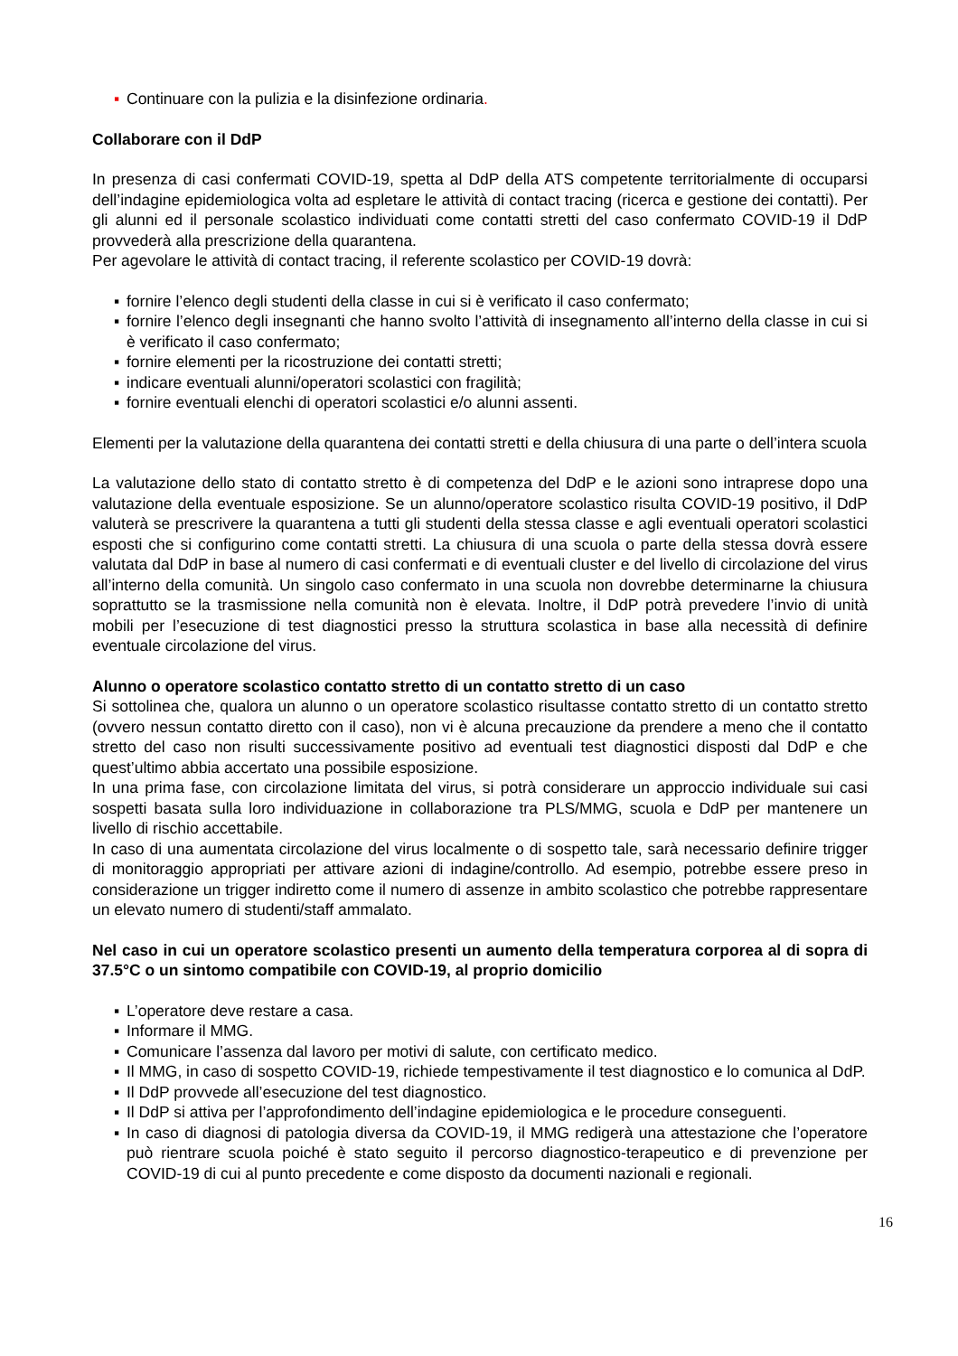▪ Continuare con la pulizia e la disinfezione ordinaria.
Collaborare con il DdP
In presenza di casi confermati COVID-19, spetta al DdP della ATS competente territorialmente di occuparsi dell’indagine epidemiologica volta ad espletare le attività di contact tracing (ricerca e gestione dei contatti). Per gli alunni ed il personale scolastico individuati come contatti stretti del caso confermato COVID-19 il DdP provvederà alla prescrizione della quarantena.
Per agevolare le attività di contact tracing, il referente scolastico per COVID-19 dovrà:
▪ fornire l’elenco degli studenti della classe in cui si è verificato il caso confermato;
▪ fornire l’elenco degli insegnanti che hanno svolto l’attività di insegnamento all’interno della classe in cui si è verificato il caso confermato;
▪ fornire elementi per la ricostruzione dei contatti stretti;
▪ indicare eventuali alunni/operatori scolastici con fragilità;
▪ fornire eventuali elenchi di operatori scolastici e/o alunni assenti.
Elementi per la valutazione della quarantena dei contatti stretti e della chiusura di una parte o dell’intera scuola
La valutazione dello stato di contatto stretto è di competenza del DdP e le azioni sono intraprese dopo una valutazione della eventuale esposizione. Se un alunno/operatore scolastico risulta COVID-19 positivo, il DdP valuterà se prescrivere la quarantena a tutti gli studenti della stessa classe e agli eventuali operatori scolastici esposti che si configurino come contatti stretti. La chiusura di una scuola o parte della stessa dovrà essere valutata dal DdP in base al numero di casi confermati e di eventuali cluster e del livello di circolazione del virus all’interno della comunità. Un singolo caso confermato in una scuola non dovrebbe determinarne la chiusura soprattutto se la trasmissione nella comunità non è elevata. Inoltre, il DdP potrà prevedere l’invio di unità mobili per l’esecuzione di test diagnostici presso la struttura scolastica in base alla necessità di definire eventuale circolazione del virus.
Alunno o operatore scolastico contatto stretto di un contatto stretto di un caso
Si sottolinea che, qualora un alunno o un operatore scolastico risultasse contatto stretto di un contatto stretto (ovvero nessun contatto diretto con il caso), non vi è alcuna precauzione da prendere a meno che il contatto stretto del caso non risulti successivamente positivo ad eventuali test diagnostici disposti dal DdP e che quest’ultimo abbia accertato una possibile esposizione.
In una prima fase, con circolazione limitata del virus, si potrà considerare un approccio individuale sui casi sospetti basata sulla loro individuazione in collaborazione tra PLS/MMG, scuola e DdP per mantenere un livello di rischio accettabile.
In caso di una aumentata circolazione del virus localmente o di sospetto tale, sarà necessario definire trigger di monitoraggio appropriati per attivare azioni di indagine/controllo. Ad esempio, potrebbe essere preso in considerazione un trigger indiretto come il numero di assenze in ambito scolastico che potrebbe rappresentare un elevato numero di studenti/staff ammalato.
Nel caso in cui un operatore scolastico presenti un aumento della temperatura corporea al di sopra di 37.5°C o un sintomo compatibile con COVID-19, al proprio domicilio
▪ L’operatore deve restare a casa.
▪ Informare il MMG.
▪ Comunicare l’assenza dal lavoro per motivi di salute, con certificato medico.
▪ Il MMG, in caso di sospetto COVID-19, richiede tempestivamente il test diagnostico e lo comunica al DdP.
▪ Il DdP provvede all’esecuzione del test diagnostico.
▪ Il DdP si attiva per l’approfondimento dell’indagine epidemiologica e le procedure conseguenti.
▪ In caso di diagnosi di patologia diversa da COVID-19, il MMG redigerà una attestazione che l’operatore può rientrare scuola poiché è stato seguito il percorso diagnostico-terapeutico e di prevenzione per COVID-19 di cui al punto precedente e come disposto da documenti nazionali e regionali.
16